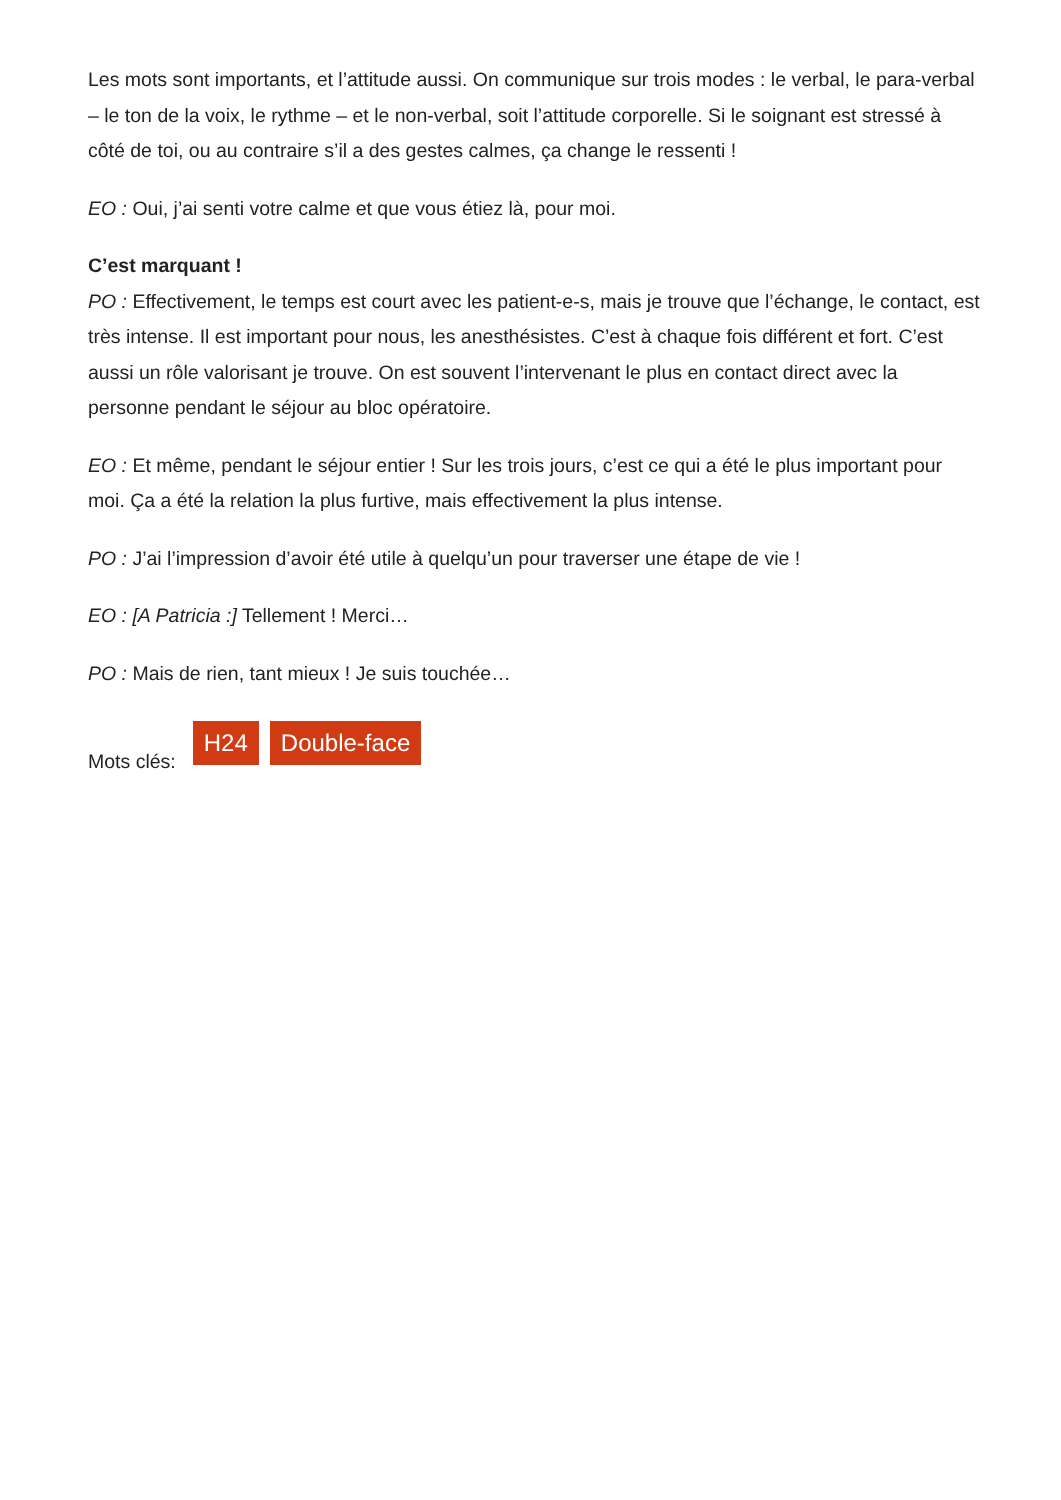Les mots sont importants, et l’attitude aussi. On communique sur trois modes : le verbal, le para-verbal – le ton de la voix, le rythme – et le non-verbal, soit l’attitude corporelle. Si le soignant est stressé à côté de toi, ou au contraire s’il a des gestes calmes, ça change le ressenti !
EO : Oui, j’ai senti votre calme et que vous étiez là, pour moi.
C’est marquant !
PO : Effectivement, le temps est court avec les patient-e-s, mais je trouve que l’échange, le contact, est très intense. Il est important pour nous, les anesthésistes. C’est à chaque fois différent et fort. C’est aussi un rôle valorisant je trouve. On est souvent l’intervenant le plus en contact direct avec la personne pendant le séjour au bloc opératoire.
EO : Et même, pendant le séjour entier ! Sur les trois jours, c’est ce qui a été le plus important pour moi. Ça a été la relation la plus furtive, mais effectivement la plus intense.
PO : J’ai l’impression d’avoir été utile à quelqu’un pour traverser une étape de vie !
EO : [A Patricia :] Tellement ! Merci…
PO : Mais de rien, tant mieux ! Je suis touchée…
Mots clés: H24 Double-face